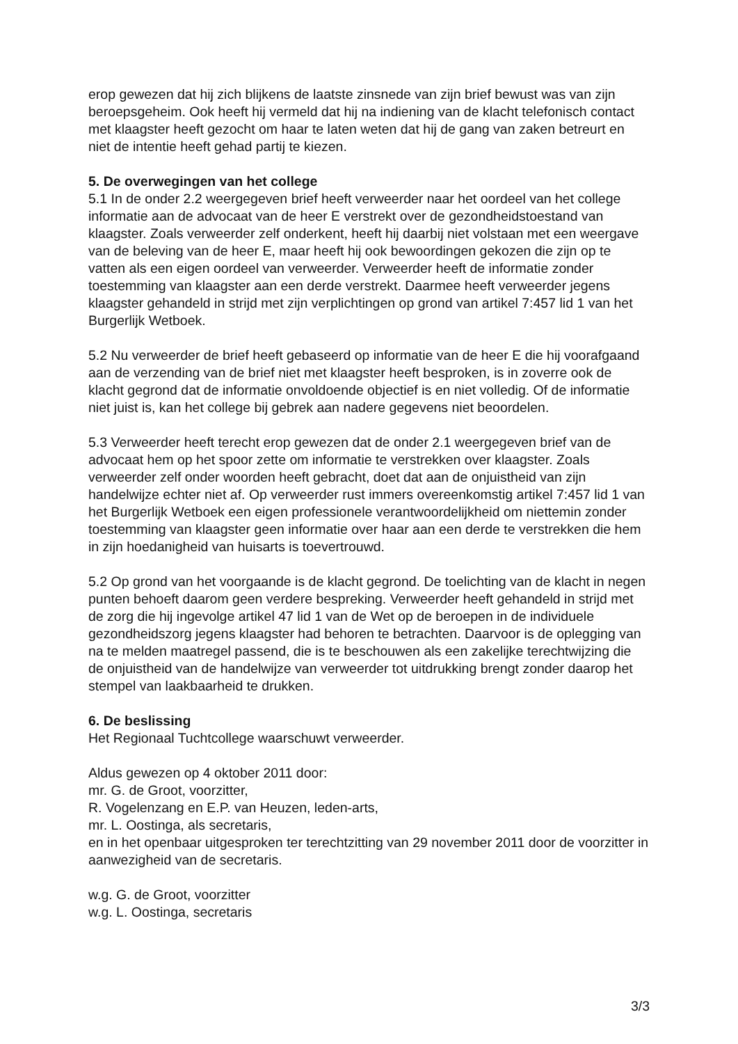erop gewezen dat hij zich blijkens de laatste zinsnede van zijn brief bewust was van zijn beroepsgeheim. Ook heeft hij vermeld dat hij na indiening van de klacht telefonisch contact met klaagster heeft gezocht om haar te laten weten dat hij de gang van zaken betreurt en niet de intentie heeft gehad partij te kiezen.
5. De overwegingen van het college
5.1 In de onder 2.2 weergegeven brief heeft verweerder naar het oordeel van het college informatie aan de advocaat van de heer E verstrekt over de gezondheidstoestand van klaagster. Zoals verweerder zelf onderkent, heeft hij daarbij niet volstaan met een weergave van de beleving van de heer E, maar heeft hij ook bewoordingen gekozen die zijn op te vatten als een eigen oordeel van verweerder. Verweerder heeft de informatie zonder toestemming van klaagster aan een derde verstrekt. Daarmee heeft verweerder jegens klaagster gehandeld in strijd met zijn verplichtingen op grond van artikel 7:457 lid 1 van het Burgerlijk Wetboek.
5.2 Nu verweerder de brief heeft gebaseerd op informatie van de heer E die hij voorafgaand aan de verzending van de brief niet met klaagster heeft besproken, is in zoverre ook de klacht gegrond dat de informatie onvoldoende objectief is en niet volledig. Of de informatie niet juist is, kan het college bij gebrek aan nadere gegevens niet beoordelen.
5.3 Verweerder heeft terecht erop gewezen dat de onder 2.1 weergegeven brief van de advocaat hem op het spoor zette om informatie te verstrekken over klaagster. Zoals verweerder zelf onder woorden heeft gebracht, doet dat aan de onjuistheid van zijn handelwijze echter niet af. Op verweerder rust immers overeenkomstig artikel 7:457 lid 1 van het Burgerlijk Wetboek een eigen professionele verantwoordelijkheid om niettemin zonder toestemming van klaagster geen informatie over haar aan een derde te verstrekken die hem in zijn hoedanigheid van huisarts is toevertrouwd.
5.2 Op grond van het voorgaande is de klacht gegrond. De toelichting van de klacht in negen punten behoeft daarom geen verdere bespreking. Verweerder heeft gehandeld in strijd met de zorg die hij ingevolge artikel 47 lid 1 van de Wet op de beroepen in de individuele gezondheidszorg jegens klaagster had behoren te betrachten. Daarvoor is de oplegging van na te melden maatregel passend, die is te beschouwen als een zakelijke terechtwijzing die de onjuistheid van de handelwijze van verweerder tot uitdrukking brengt zonder daarop het stempel van laakbaarheid te drukken.
6. De beslissing
Het Regionaal Tuchtcollege waarschuwt verweerder.
Aldus gewezen op 4 oktober 2011 door:
mr. G. de Groot, voorzitter,
R. Vogelenzang en E.P. van Heuzen, leden-arts,
mr. L. Oostinga, als secretaris,
en in het openbaar uitgesproken ter terechtzitting van 29 november 2011 door de voorzitter in aanwezigheid van de secretaris.
w.g. G. de Groot, voorzitter
w.g. L. Oostinga, secretaris
3/3